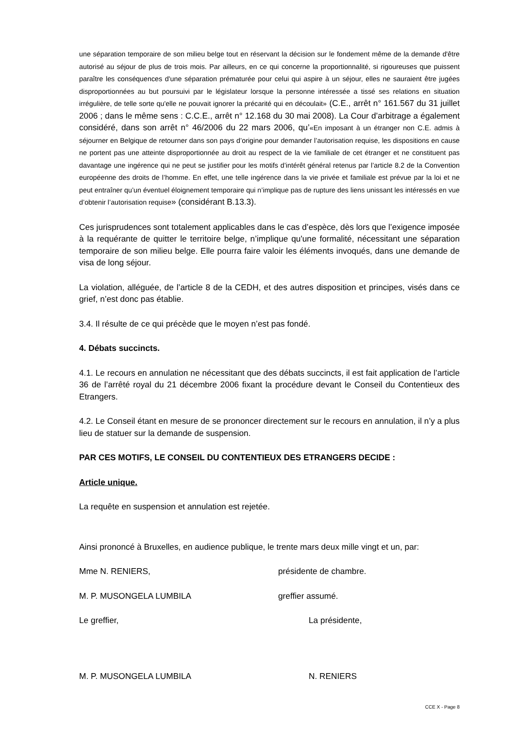une séparation temporaire de son milieu belge tout en réservant la décision sur le fondement même de la demande d'être autorisé au séjour de plus de trois mois. Par ailleurs, en ce qui concerne la proportionnalité, si rigoureuses que puissent paraître les conséquences d'une séparation prématurée pour celui qui aspire à un séjour, elles ne sauraient être jugées disproportionnées au but poursuivi par le législateur lorsque la personne intéressée a tissé ses relations en situation irrégulière, de telle sorte qu'elle ne pouvait ignorer la précarité qui en découlait» (C.E., arrêt n° 161.567 du 31 juillet 2006 ; dans le même sens : C.C.E., arrêt n° 12.168 du 30 mai 2008). La Cour d’arbitrage a également considéré, dans son arrêt n° 46/2006 du 22 mars 2006, qu’«En imposant à un étranger non C.E. admis à séjourner en Belgique de retourner dans son pays d’origine pour demander l’autorisation requise, les dispositions en cause ne portent pas une atteinte disproportionnée au droit au respect de la vie familiale de cet étranger et ne constituent pas davantage une ingérence qui ne peut se justifier pour les motifs d’intérêt général retenus par l’article 8.2 de la Convention européenne des droits de l’homme. En effet, une telle ingérence dans la vie privée et familiale est prévue par la loi et ne peut entraîner qu’un éventuel éloignement temporaire qui n’implique pas de rupture des liens unissant les intéressés en vue d’obtenir l’autorisation requise» (considérant B.13.3).
Ces jurisprudences sont totalement applicables dans le cas d’espèce, dès lors que l’exigence imposée à la requérante de quitter le territoire belge, n’implique qu'une formalité, nécessitant une séparation temporaire de son milieu belge. Elle pourra faire valoir les éléments invoqués, dans une demande de visa de long séjour.
La violation, alléguée, de l’article 8 de la CEDH, et des autres disposition et principes, visés dans ce grief, n’est donc pas établie.
3.4. Il résulte de ce qui précède que le moyen n’est pas fondé.
4. Débats succincts.
4.1. Le recours en annulation ne nécessitant que des débats succincts, il est fait application de l’article 36 de l’arrêté royal du 21 décembre 2006 fixant la procédure devant le Conseil du Contentieux des Etrangers.
4.2. Le Conseil étant en mesure de se prononcer directement sur le recours en annulation, il n’y a plus lieu de statuer sur la demande de suspension.
PAR CES MOTIFS, LE CONSEIL DU CONTENTIEUX DES ETRANGERS DECIDE :
Article unique.
La requête en suspension et annulation est rejetée.
Ainsi prononcé à Bruxelles, en audience publique, le trente mars deux mille vingt et un, par:
Mme N. RENIERS, présidente de chambre.
M. P. MUSONGELA LUMBILA greffier assumé.
Le greffier, La présidente,
M. P. MUSONGELA LUMBILA N. RENIERS
CCE X - Page 8